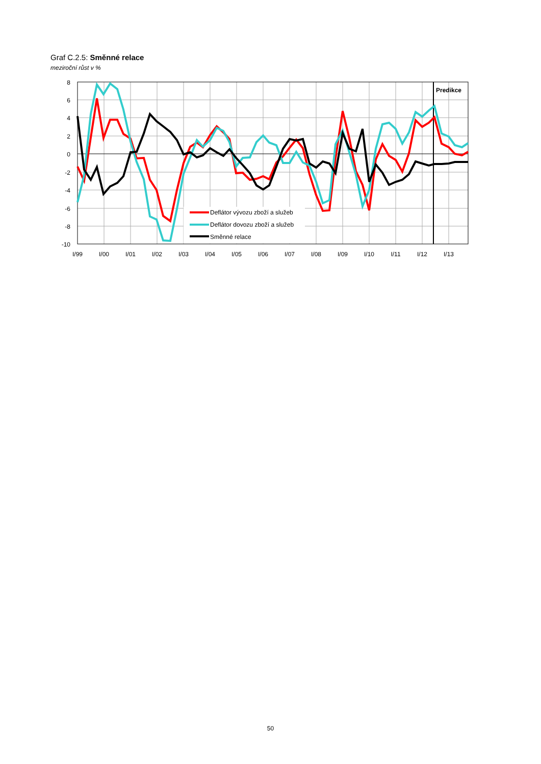Graf C.2.5: Směnné relace
meziroční růst v %
Deflátor vývozu zboží a služeb
Deflátor dovozu zboží a služeb
Směnné relace
Predikce
8
6
4
2
0
-2
-4
-6
-8
-10
I/99
I/00
I/01
I/02
I/03
I/04
I/05
I/06
I/07
I/08
I/09
I/10
I/11
I/12
I/13
50